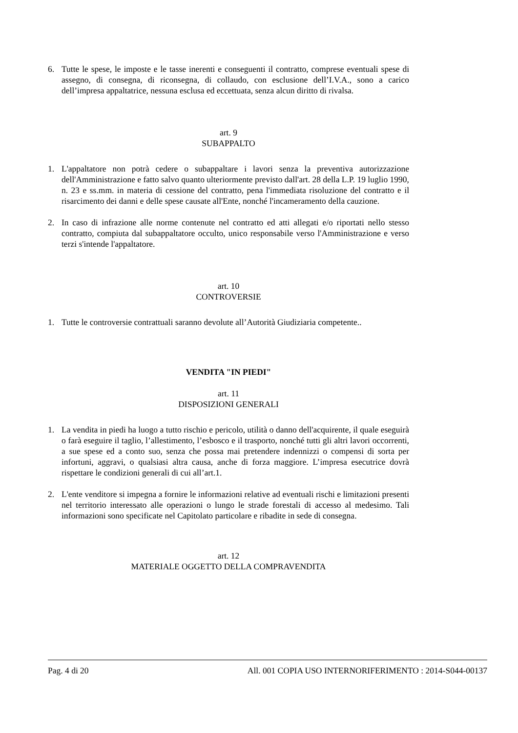6. Tutte le spese, le imposte e le tasse inerenti e conseguenti il contratto, comprese eventuali spese di assegno, di consegna, di riconsegna, di collaudo, con esclusione dell’I.V.A., sono a carico dell’impresa appaltatrice, nessuna esclusa ed eccettuata, senza alcun diritto di rivalsa.
art. 9
SUBAPPALTO
1. L'appaltatore non potrà cedere o subappaltare i lavori senza la preventiva autorizzazione dell'Amministrazione e fatto salvo quanto ulteriormente previsto dall'art. 28 della L.P. 19 luglio 1990, n. 23 e ss.mm. in materia di cessione del contratto, pena l'immediata risoluzione del contratto e il risarcimento dei danni e delle spese causate all'Ente, nonché l'incameramento della cauzione.
2. In caso di infrazione alle norme contenute nel contratto ed atti allegati e/o riportati nello stesso contratto, compiuta dal subappaltatore occulto, unico responsabile verso l'Amministrazione e verso terzi s'intende l'appaltatore.
art. 10
CONTROVERSIE
1. Tutte le controversie contrattuali saranno devolute all’Autorità Giudiziaria competente..
VENDITA "IN PIEDI"
art. 11
DISPOSIZIONI GENERALI
1. La vendita in piedi ha luogo a tutto rischio e pericolo, utilità o danno dell'acquirente, il quale eseguirà o farà eseguire il taglio, l’allestimento, l’esbosco e il trasporto, nonché tutti gli altri lavori occorrenti, a sue spese ed a conto suo, senza che possa mai pretendere indennizzi o compensi di sorta per infortuni, aggravi, o qualsiasi altra causa, anche di forza maggiore. L’impresa esecutrice dovrà rispettare le condizioni generali di cui all’art.1.
2. L'ente venditore si impegna a fornire le informazioni relative ad eventuali rischi e limitazioni presenti nel territorio interessato alle operazioni o lungo le strade forestali di accesso al medesimo. Tali informazioni sono specificate nel Capitolato particolare e ribadite in sede di consegna.
art. 12
MATERIALE OGGETTO DELLA COMPRAVENDITA
Pag. 4 di 20 All. 001 COPIA USO INTERNORIFERIMENTO : 2014-S044-00137